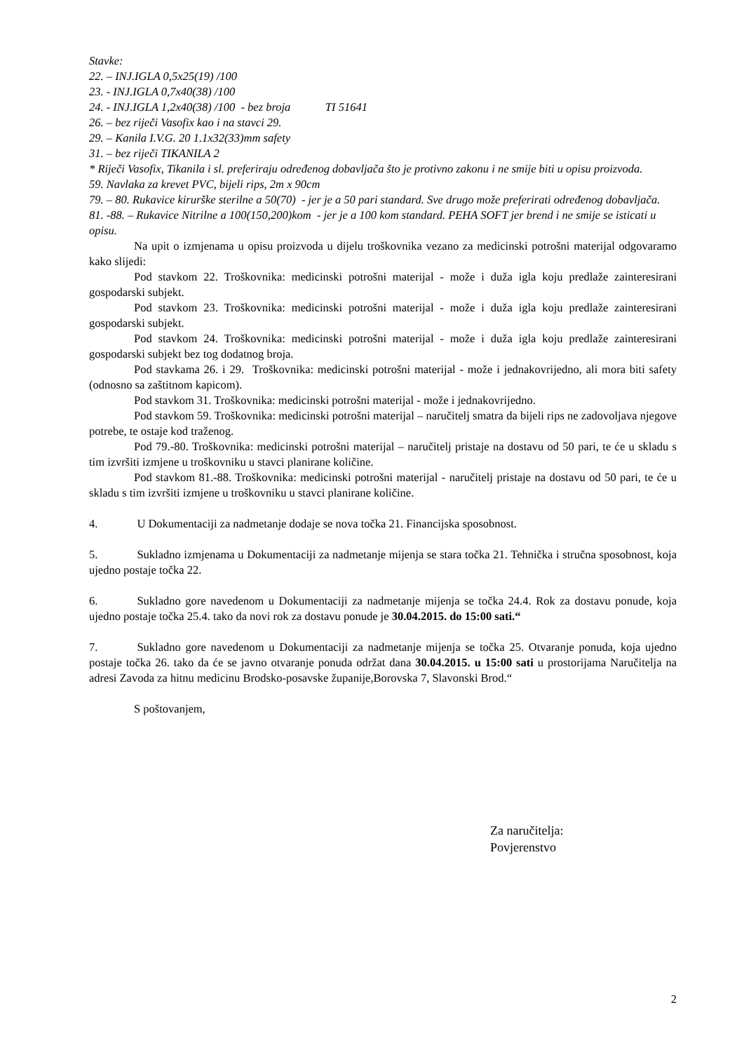Stavke:
22. – INJ.IGLA 0,5x25(19) /100
23. - INJ.IGLA 0,7x40(38) /100
24. - INJ.IGLA 1,2x40(38) /100 - bez broja TI 51641
26. – bez riječi Vasofix kao i na stavci 29.
29. – Kanila I.V.G. 20 1.1x32(33)mm safety
31. – bez riječi TIKANILA 2
* Riječi Vasofix, Tikanila i sl. preferiraju određenog dobavljača što je protivno zakonu i ne smije biti u opisu proizvoda.
59. Navlaka za krevet PVC, bijeli rips, 2m x 90cm
79. – 80. Rukavice kirurške sterilne a 50(70) - jer je a 50 pari standard. Sve drugo može preferirati određenog dobavljača.
81. -88. – Rukavice Nitrilne a 100(150,200)kom - jer je a 100 kom standard. PEHA SOFT jer brend i ne smije se isticati u opisu.
Na upit o izmjenama u opisu proizvoda u dijelu troškovnika vezano za medicinski potrošni materijal odgovaramo kako slijedi:
Pod stavkom 22. Troškovnika: medicinski potrošni materijal - može i duža igla koju predlaže zainteresirani gospodarski subjekt.
Pod stavkom 23. Troškovnika: medicinski potrošni materijal - može i duža igla koju predlaže zainteresirani gospodarski subjekt.
Pod stavkom 24. Troškovnika: medicinski potrošni materijal - može i duža igla koju predlaže zainteresirani gospodarski subjekt bez tog dodatnog broja.
Pod stavkama 26. i 29. Troškovnika: medicinski potrošni materijal - može i jednakovrijedno, ali mora biti safety (odnosno sa zaštitnom kapicom).
Pod stavkom 31. Troškovnika: medicinski potrošni materijal - može i jednakovrijedno.
Pod stavkom 59. Troškovnika: medicinski potrošni materijal – naručitelj smatra da bijeli rips ne zadovoljava njegove potrebe, te ostaje kod traženog.
Pod 79.-80. Troškovnika: medicinski potrošni materijal – naručitelj pristaje na dostavu od 50 pari, te će u skladu s tim izvršiti izmjene u troškovniku u stavci planirane količine.
Pod stavkom 81.-88. Troškovnika: medicinski potrošni materijal - naručitelj pristaje na dostavu od 50 pari, te će u skladu s tim izvršiti izmjene u troškovniku u stavci planirane količine.
4. U Dokumentaciji za nadmetanje dodaje se nova točka 21. Financijska sposobnost.
5. Sukladno izmjenama u Dokumentaciji za nadmetanje mijenja se stara točka 21. Tehnička i stručna sposobnost, koja ujedno postaje točka 22.
6. Sukladno gore navedenom u Dokumentaciji za nadmetanje mijenja se točka 24.4. Rok za dostavu ponude, koja ujedno postaje točka 25.4. tako da novi rok za dostavu ponude je 30.04.2015. do 15:00 sati.“
7. Sukladno gore navedenom u Dokumentaciji za nadmetanje mijenja se točka 25. Otvaranje ponuda, koja ujedno postaje točka 26. tako da će se javno otvaranje ponuda održat dana 30.04.2015. u 15:00 sati u prostorijama Naručitelja na adresi Zavoda za hitnu medicinu Brodsko-posavske županije,Borovska 7, Slavonski Brod.“
S poštovanjem,
Za naručitelja:
Povjerenstvo
2